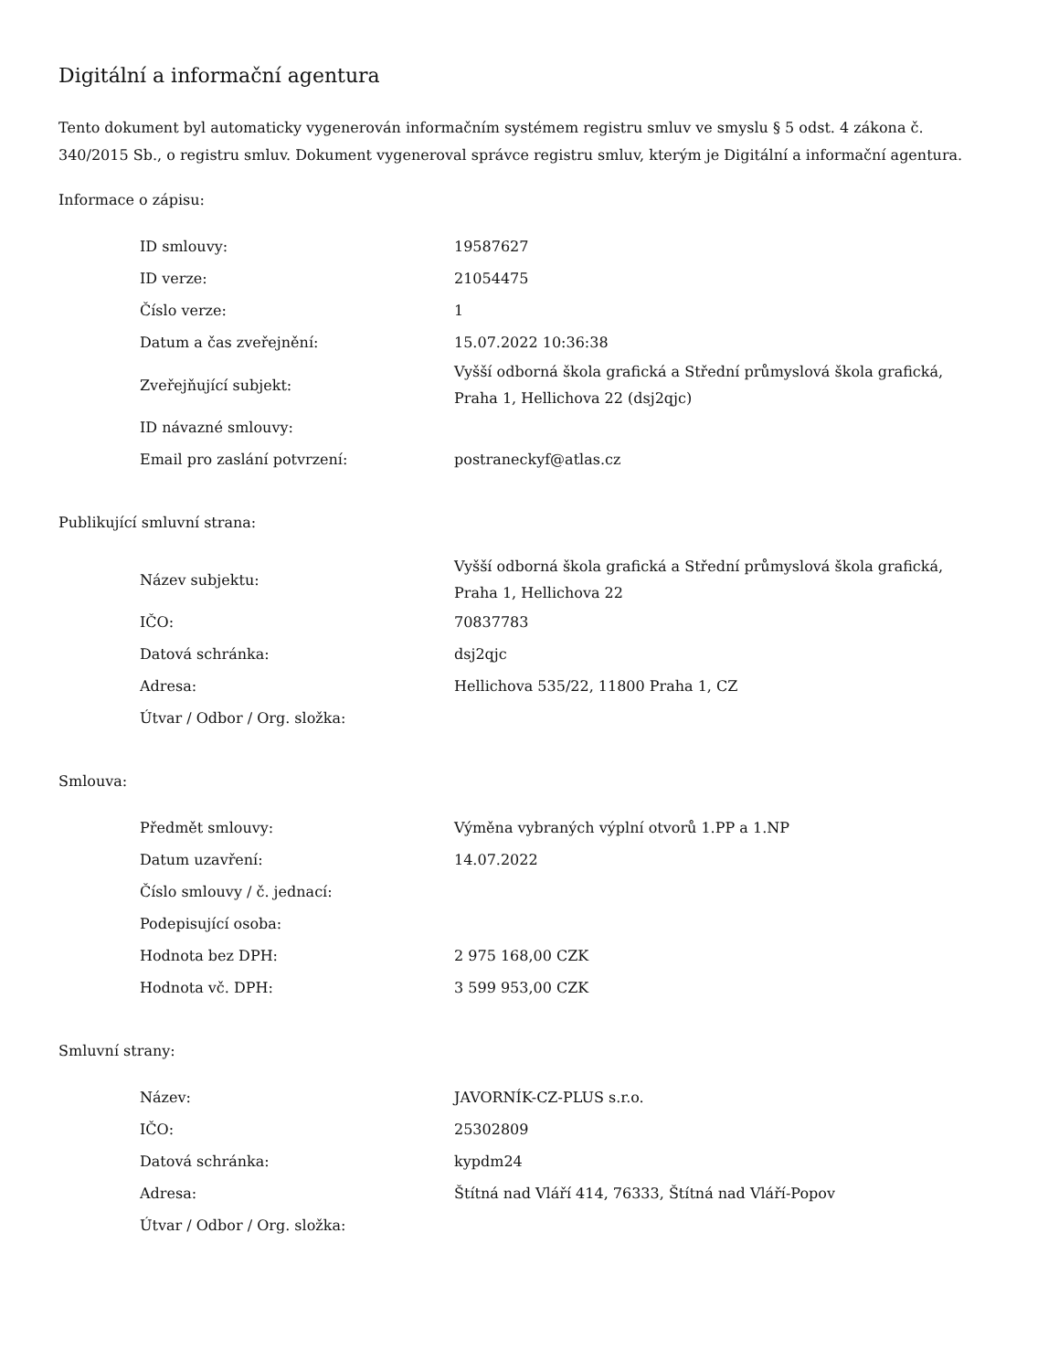Digitální a informační agentura
Tento dokument byl automaticky vygenerován informačním systémem registru smluv ve smyslu § 5 odst. 4 zákona č. 340/2015 Sb., o registru smluv. Dokument vygeneroval správce registru smluv, kterým je Digitální a informační agentura.
Informace o zápisu:
| ID smlouvy: | 19587627 |
| ID verze: | 21054475 |
| Číslo verze: | 1 |
| Datum a čas zveřejnění: | 15.07.2022 10:36:38 |
| Zveřejňující subjekt: | Vyšší odborná škola grafická a Střední průmyslová škola grafická, Praha 1, Hellichova 22 (dsj2qjc) |
| ID návazné smlouvy: | |
| Email pro zaslání potvrzení: | postraneckyf@atlas.cz |
Publikující smluvní strana:
| Název subjektu: | Vyšší odborná škola grafická a Střední průmyslová škola grafická, Praha 1, Hellichova 22 |
| IČO: | 70837783 |
| Datová schránka: | dsj2qjc |
| Adresa: | Hellichova 535/22, 11800 Praha 1, CZ |
| Útvar / Odbor / Org. složka: | |
Smlouva:
| Předmět smlouvy: | Výměna vybraných výplní otvorů 1.PP a 1.NP |
| Datum uzavření: | 14.07.2022 |
| Číslo smlouvy / č. jednací: | |
| Podepisující osoba: | |
| Hodnota bez DPH: | 2 975 168,00 CZK |
| Hodnota vč. DPH: | 3 599 953,00 CZK |
Smluvní strany:
| Název: | JAVORNÍK-CZ-PLUS s.r.o. |
| IČO: | 25302809 |
| Datová schránka: | kypdm24 |
| Adresa: | Štítná nad Vláří 414, 76333, Štítná nad Vláří-Popov |
| Útvar / Odbor / Org. složka: | |